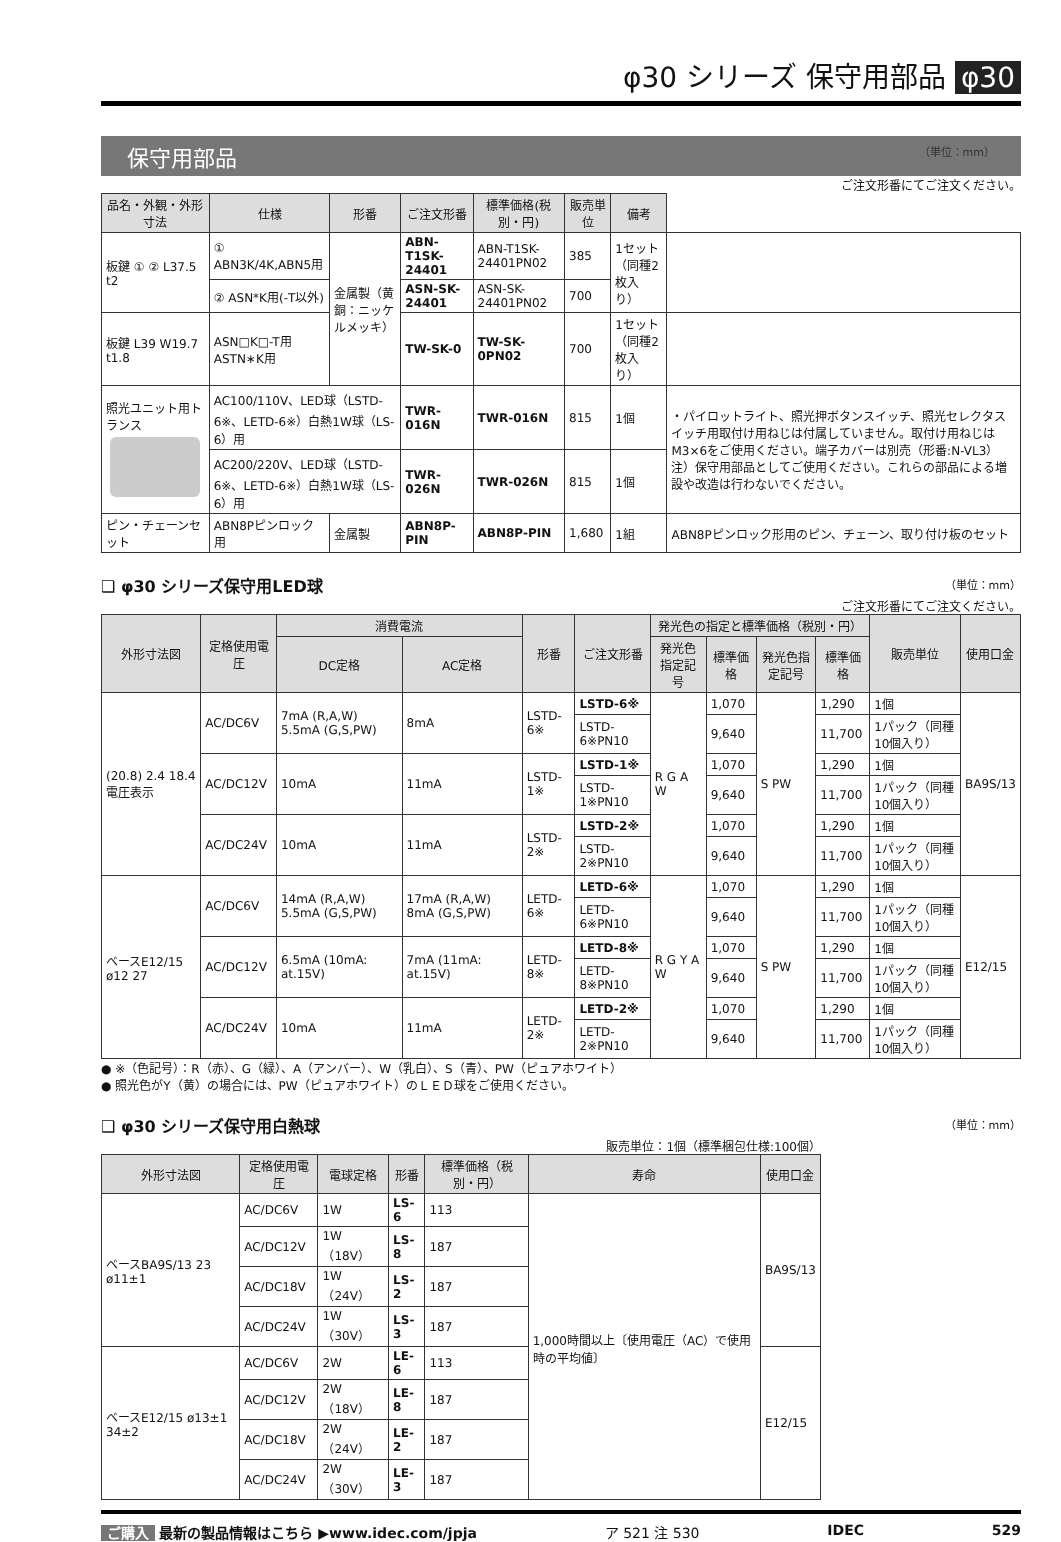φ30 シリーズ 保守用部品 φ30
保守用部品 （単位：mm）
ご注文形番にてご注文ください。
| 品名・外観・外形寸法 | 仕様 | 形番 | ご注文形番 | 標準価格(税別・円) | 販売単位 | 備考 | |
| --- | --- | --- | --- | --- | --- | --- | --- |
| 板鍵 ① ② L37.5 t2 | ① ABN3K/4K,ABN5用 | 金属製（黄銅：ニッケルメッキ） | ABN-T1SK-24401 | ABN-T1SK-24401PN02 | 385 | 1セット（同種2枚入り） | |
| | ② ASN*K用(-T以外) | | ASN-SK-24401 | ASN-SK-24401PN02 | 700 | | |
| 板鍵 L39 W19.7 t1.8 | ASN□K□-T用 ASTN∗K用 | | TW-SK-0 | TW-SK-0PN02 | 700 | 1セット（同種2枚入り） | |
| 照光ユニット用トランス | AC100/110V、LED球（LSTD-6※、LETD-6※）白熱1W球（LS-6）用 | | TWR-016N | TWR-016N | 815 | 1個 | ・パイロットライト、照光押ボタンスイッチ、照光セレクタスイッチ用取付け用ねじは付属していません。取付け用ねじはM3×6をご使用ください。端子カバーは別売（形番:N-VL3）注）保守用部品としてご使用ください。これらの部品による増設や改造は行わないでください。 |
| | AC200/220V、LED球（LSTD-6※、LETD-6※）白熱1W球（LS-6）用 | | TWR-026N | TWR-026N | 815 | 1個 | |
| ピン・チェーンセット | ABN8Pピンロック用 | 金属製 | ABN8P-PIN | ABN8P-PIN | 1,680 | 1組 | ABN8Pピンロック形用のピン、チェーン、取り付け板のセット |
❑ φ30 シリーズ保守用LED球 （単位：mm）
ご注文形番にてご注文ください。
| 外形寸法図 | 定格使用電圧 | 消費電流 | | 形番 | ご注文形番 | 発光色の指定と標準価格（税別・円） | | | | 販売単位 | 使用口金 |
| --- | --- | --- | --- | --- | --- | --- | --- | --- | --- | --- | --- |
| | | DC定格 | AC定格 | | | 発光色指定記号 | 標準価格 | 発光色指定記号 | 標準価格 | | |
| (20.8) 2.4 18.4 電圧表示 | AC/DC6V | 7mA (R,A,W) 5.5mA (G,S,PW) | 8mA | LSTD-6※ | LSTD-6※ | R G A W | 1,070 | S PW | 1,290 | 1個 | BA9S/13 |
| | | | | | LSTD-6※PN10 | | 9,640 | | 11,700 | 1パック（同種10個入り） | |
| | AC/DC12V | 10mA | 11mA | LSTD-1※ | LSTD-1※ | | 1,070 | | 1,290 | 1個 | |
| | | | | | LSTD-1※PN10 | | 9,640 | | 11,700 | 1パック（同種10個入り） | |
| | AC/DC24V | 10mA | 11mA | LSTD-2※ | LSTD-2※ | | 1,070 | | 1,290 | 1個 | |
| | | | | | LSTD-2※PN10 | | 9,640 | | 11,700 | 1パック（同種10個入り） | |
| ベースE12/15 ø12 27 | AC/DC6V | 14mA (R,A,W) 5.5mA (G,S,PW) | 17mA (R,A,W) 8mA (G,S,PW) | LETD-6※ | LETD-6※ | R G Y A W | 1,070 | S PW | 1,290 | 1個 | E12/15 |
| | | | | | LETD-6※PN10 | | 9,640 | | 11,700 | 1パック（同種10個入り） | |
| | AC/DC12V | 6.5mA (10mA: at.15V) | 7mA (11mA: at.15V) | LETD-8※ | LETD-8※ | | 1,070 | | 1,290 | 1個 | |
| | | | | | LETD-8※PN10 | | 9,640 | | 11,700 | 1パック（同種10個入り） | |
| | AC/DC24V | 10mA | 11mA | LETD-2※ | LETD-2※ | | 1,070 | | 1,290 | 1個 | |
| | | | | | LETD-2※PN10 | | 9,640 | | 11,700 | 1パック（同種10個入り） | |
● ※（色記号）：R（赤）、G（緑）、A（アンバー）、W（乳白）、S（青）、PW（ピュアホワイト）
● 照光色がY（黄）の場合には、PW（ピュアホワイト）のＬＥＤ球をご使用ください。
❑ φ30 シリーズ保守用白熱球 （単位：mm）
販売単位：1個（標準梱包仕様:100個）
| 外形寸法図 | 定格使用電圧 | 電球定格 | 形番 | 標準価格（税別・円） | 寿命 | 使用口金 |
| --- | --- | --- | --- | --- | --- | --- |
| ベースBA9S/13 23 ø11±1 | AC/DC6V | 1W | LS-6 | 113 | 1,000時間以上〔使用電圧（AC）で使用時の平均値〕 | BA9S/13 |
| | AC/DC12V | 1W（18V） | LS-8 | 187 | | |
| | AC/DC18V | 1W（24V） | LS-2 | 187 | | |
| | AC/DC24V | 1W（30V） | LS-3 | 187 | | |
| ベースE12/15 ø13±1 34±2 | AC/DC6V | 2W | LE-6 | 113 | | E12/15 |
| | AC/DC12V | 2W（18V） | LE-8 | 187 | | |
| | AC/DC18V | 2W（24V） | LE-2 | 187 | | |
| | AC/DC24V | 2W（30V） | LE-3 | 187 | | |
ご購入 最新の製品情報はこちら ▶www.idec.com/jpja ア 521 注 530 IDEC 529